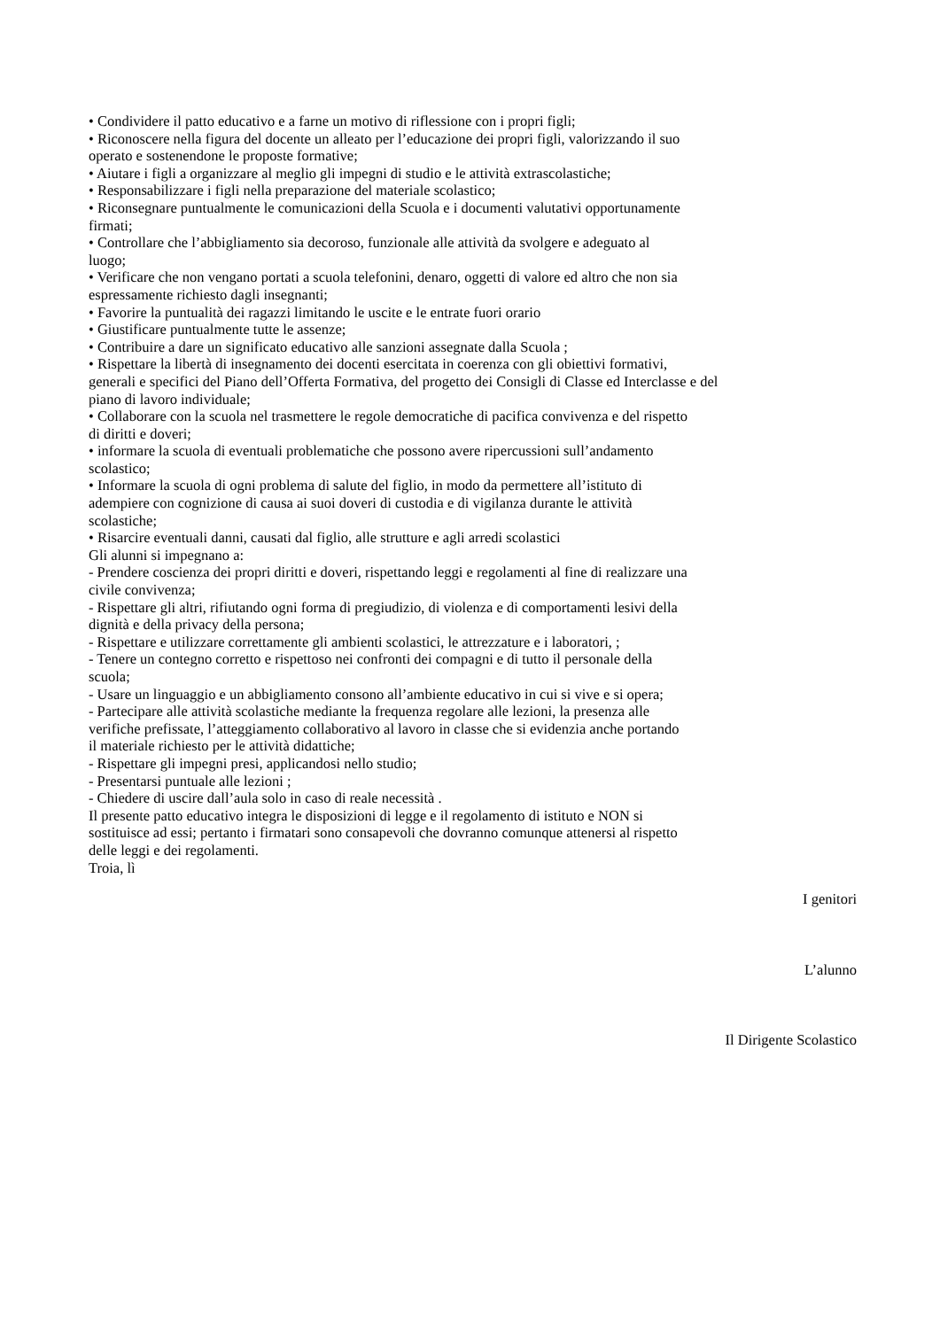• Condividere il patto educativo e a farne un motivo di riflessione con i propri figli;
• Riconoscere nella figura del docente un alleato per l’educazione dei propri figli, valorizzando il suo
operato e sostenendone le proposte formative;
• Aiutare i figli a organizzare al meglio gli impegni di studio e le attività extrascolastiche;
• Responsabilizzare i figli nella preparazione del materiale scolastico;
• Riconsegnare puntualmente le comunicazioni della Scuola e i documenti valutativi opportunamente
firmati;
• Controllare che l’abbigliamento sia decoroso, funzionale alle attività da svolgere e adeguato al
luogo;
• Verificare che non vengano portati a scuola telefonini, denaro, oggetti di valore ed altro che non sia
espressamente richiesto dagli insegnanti;
• Favorire la puntualità dei ragazzi limitando le uscite e le entrate fuori orario
• Giustificare puntualmente tutte le assenze;
• Contribuire a dare un significato educativo alle sanzioni assegnate dalla Scuola ;
• Rispettare la libertà di insegnamento dei docenti esercitata in coerenza con gli obiettivi formativi,
generali e specifici del Piano dell’Offerta Formativa, del progetto dei Consigli di Classe ed Interclasse e del
piano di lavoro individuale;
• Collaborare con la scuola nel trasmettere le regole democratiche di pacifica convivenza e del rispetto
di diritti e doveri;
• informare la scuola di eventuali problematiche che possono avere ripercussioni sull’andamento
scolastico;
• Informare la scuola di ogni problema di salute del figlio, in modo da permettere all’istituto di
adempiere con cognizione di causa ai suoi doveri di custodia e di vigilanza durante le attività
scolastiche;
• Risarcire eventuali danni, causati dal figlio, alle strutture e agli arredi scolastici
Gli alunni si impegnano a:
- Prendere coscienza dei propri diritti e doveri, rispettando leggi e regolamenti al fine di realizzare una
civile convivenza;
- Rispettare gli altri, rifiutando ogni forma di pregiudizio, di violenza e di comportamenti lesivi della
dignità e della privacy della persona;
- Rispettare e utilizzare correttamente gli ambienti scolastici, le attrezzature e i laboratori, ;
- Tenere un contegno corretto e rispettoso nei confronti dei compagni e di tutto il personale della
scuola;
- Usare un linguaggio e un abbigliamento consono all’ambiente educativo in cui si vive e si opera;
- Partecipare alle attività scolastiche mediante la frequenza regolare alle lezioni, la presenza alle
verifiche prefissate, l’atteggiamento collaborativo al lavoro in classe che si evidenzia anche portando
il materiale richiesto per le attività didattiche;
- Rispettare gli impegni presi, applicandosi nello studio;
- Presentarsi puntuale alle lezioni ;
- Chiedere di uscire dall’aula solo in caso di reale necessità .
Il presente patto educativo integra le disposizioni di legge e il regolamento di istituto e NON si
sostituisce ad essi; pertanto i firmatari sono consapevoli che dovranno comunque attenersi al rispetto
delle leggi e dei regolamenti.
Troia, lì
I genitori
L’alunno
Il Dirigente Scolastico